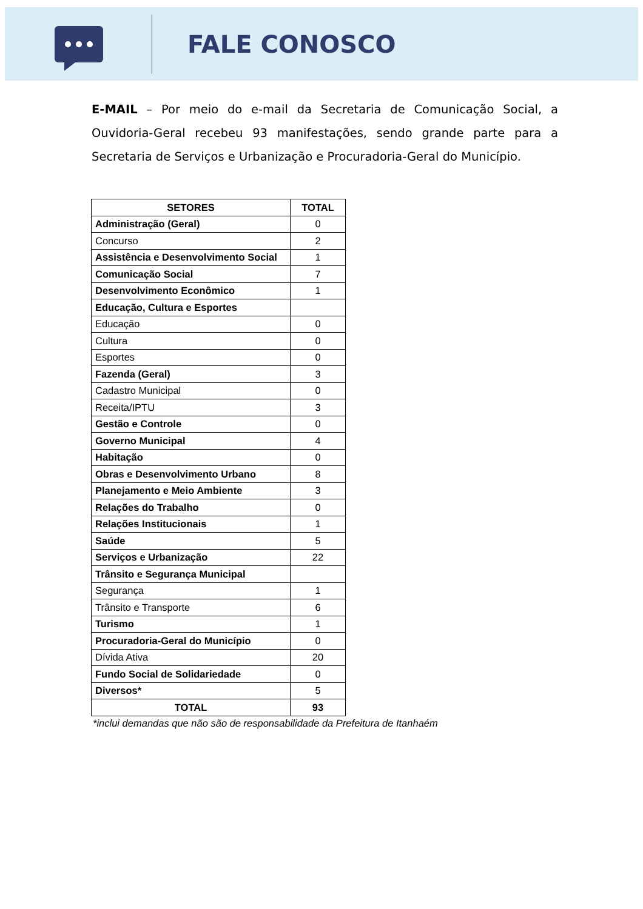FALE CONOSCO
E-MAIL – Por meio do e-mail da Secretaria de Comunicação Social, a Ouvidoria-Geral recebeu 93 manifestações, sendo grande parte para a Secretaria de Serviços e Urbanização e Procuradoria-Geral do Município.
| SETORES | TOTAL |
| --- | --- |
| Administração (Geral) | 0 |
| Concurso | 2 |
| Assistência e Desenvolvimento Social | 1 |
| Comunicação Social | 7 |
| Desenvolvimento Econômico | 1 |
| Educação, Cultura e Esportes | |
| Educação | 0 |
| Cultura | 0 |
| Esportes | 0 |
| Fazenda (Geral) | 3 |
| Cadastro Municipal | 0 |
| Receita/IPTU | 3 |
| Gestão e Controle | 0 |
| Governo Municipal | 4 |
| Habitação | 0 |
| Obras e Desenvolvimento Urbano | 8 |
| Planejamento e Meio Ambiente | 3 |
| Relações do Trabalho | 0 |
| Relações Institucionais | 1 |
| Saúde | 5 |
| Serviços e Urbanização | 22 |
| Trânsito e Segurança Municipal | |
| Segurança | 1 |
| Trânsito e Transporte | 6 |
| Turismo | 1 |
| Procuradoria-Geral do Município | 0 |
| Dívida Ativa | 20 |
| Fundo Social de Solidariedade | 0 |
| Diversos* | 5 |
| TOTAL | 93 |
*inclui demandas que não são de responsabilidade da Prefeitura de Itanhaém